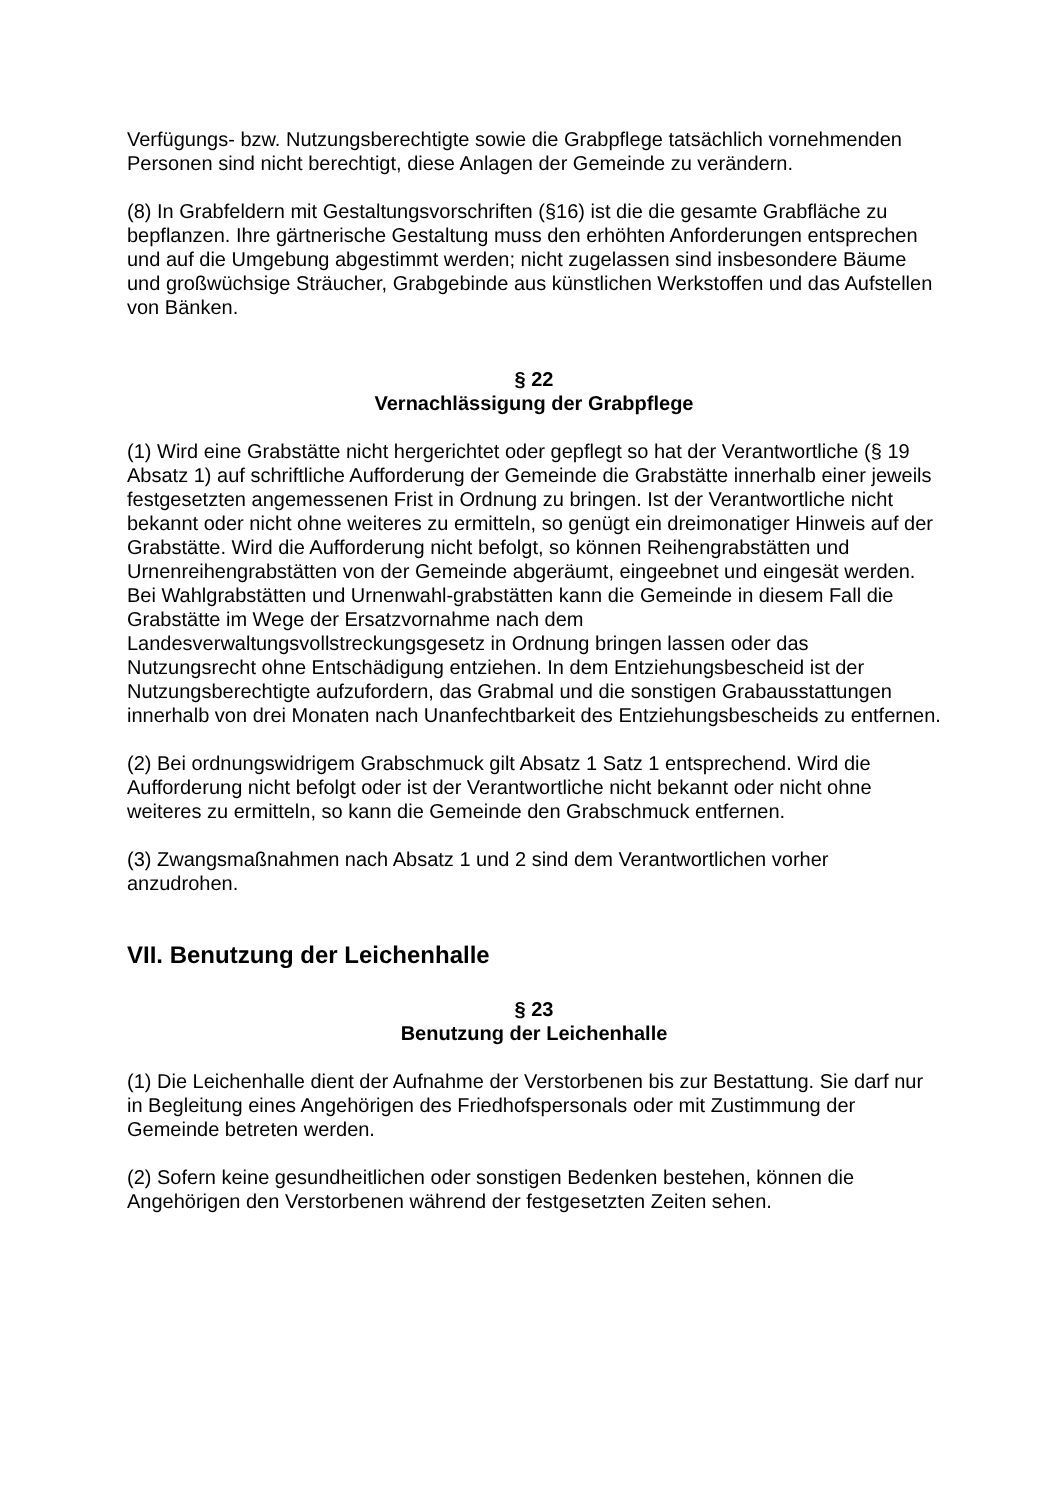Verfügungs- bzw. Nutzungsberechtigte sowie die Grabpflege tatsächlich vornehmenden Personen sind nicht berechtigt, diese Anlagen der Gemeinde zu verändern.
(8) In Grabfeldern mit Gestaltungsvorschriften (§16) ist die die gesamte Grabfläche zu bepflanzen. Ihre gärtnerische Gestaltung muss den erhöhten Anforderungen entsprechen und auf die Umgebung abgestimmt werden; nicht zugelassen sind insbesondere Bäume und großwüchsige Sträucher, Grabgebinde aus künstlichen Werkstoffen und das Aufstellen von Bänken.
§ 22
Vernachlässigung der Grabpflege
(1) Wird eine Grabstätte nicht hergerichtet oder gepflegt so hat der Verantwortliche (§ 19 Absatz 1) auf schriftliche Aufforderung der Gemeinde die Grabstätte innerhalb einer jeweils festgesetzten angemessenen Frist in Ordnung zu bringen. Ist der Verantwortliche nicht bekannt oder nicht ohne weiteres zu ermitteln, so genügt ein dreimonatiger Hinweis auf der Grabstätte. Wird die Aufforderung nicht befolgt, so können Reihengrabstätten und Urnenreihengrabstätten von der Gemeinde abgeräumt, eingeebnet und eingesät werden. Bei Wahlgrabstätten und Urnenwahl-grabstätten kann die Gemeinde in diesem Fall die Grabstätte im Wege der Ersatzvornahme nach dem Landesverwaltungsvollstreckungsgesetz in Ordnung bringen lassen oder das Nutzungsrecht ohne Entschädigung entziehen. In dem Entziehungsbescheid ist der Nutzungsberechtigte aufzufordern, das Grabmal und die sonstigen Grabausstattungen innerhalb von drei Monaten nach Unanfechtbarkeit des Entziehungsbescheids zu entfernen.
(2) Bei ordnungswidrigem Grabschmuck gilt Absatz 1 Satz 1 entsprechend. Wird die Aufforderung nicht befolgt oder ist der Verantwortliche nicht bekannt oder nicht ohne weiteres zu ermitteln, so kann die Gemeinde den Grabschmuck entfernen.
(3) Zwangsmaßnahmen nach Absatz 1 und 2 sind dem Verantwortlichen vorher anzudrohen.
VII. Benutzung der Leichenhalle
§ 23
Benutzung der Leichenhalle
(1) Die Leichenhalle dient der Aufnahme der Verstorbenen bis zur Bestattung. Sie darf nur in Begleitung eines Angehörigen des Friedhofspersonals oder mit Zustimmung der Gemeinde betreten werden.
(2) Sofern keine gesundheitlichen oder sonstigen Bedenken bestehen, können die Angehörigen den Verstorbenen während der festgesetzten Zeiten sehen.